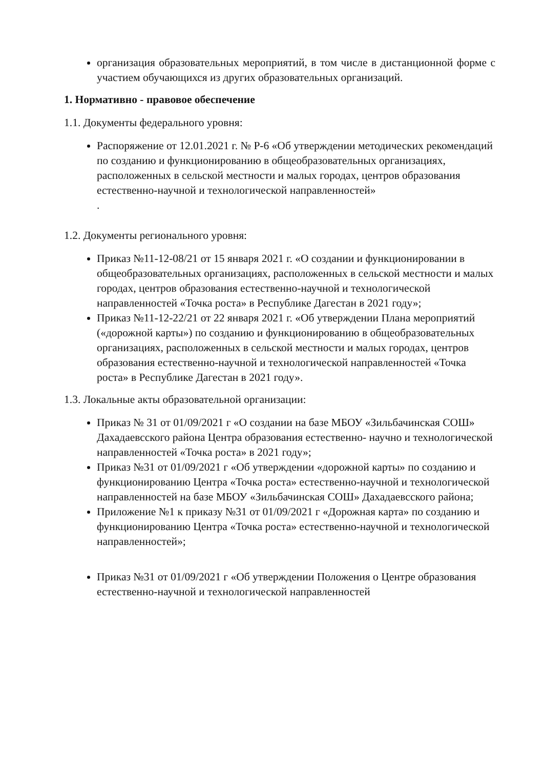организация образовательных мероприятий, в том числе в дистанционной форме с участием обучающихся из других образовательных организаций.
1. Нормативно - правовое обеспечение
1.1. Документы федерального уровня:
Распоряжение от 12.01.2021 г. № Р-6 «Об утверждении методических рекомендаций по созданию и функционированию в общеобразовательных организациях, расположенных в сельской местности и малых городах, центров образования естественно-научной и технологической направленностей»
.
1.2. Документы регионального уровня:
Приказ №11-12-08/21 от 15 января 2021 г. «О создании и функционировании в общеобразовательных организациях, расположенных в сельской местности и малых городах, центров образования естественно-научной и технологической направленностей «Точка роста» в Республике Дагестан в 2021 году»;
Приказ №11-12-22/21 от 22 января 2021 г. «Об утверждении Плана мероприятий («дорожной карты») по созданию и функционированию в общеобразовательных организациях, расположенных в сельской местности и малых городах, центров образования естественно-научной и технологической направленностей «Точка роста» в Республике Дагестан в 2021 году».
1.3. Локальные акты образовательной организации:
Приказ № 31 от 01/09/2021 г «О создании на базе МБОУ «Зильбачинская СОШ» Дахадаевсского района Центра образования естественно- научно и технологической направленностей «Точка роста» в 2021 году»;
Приказ №31 от 01/09/2021 г «Об утверждении «дорожной карты» по созданию и функционированию Центра «Точка роста» естественно-научной и технологической направленностей на базе МБОУ «Зильбачинская СОШ» Дахадаевсского района;
Приложение №1 к приказу №31 от 01/09/2021 г «Дорожная карта» по созданию и функционированию Центра «Точка роста» естественно-научной и технологической направленностей»;
Приказ №31 от 01/09/2021 г «Об утверждении Положения о Центре образования естественно-научной и технологической направленностей